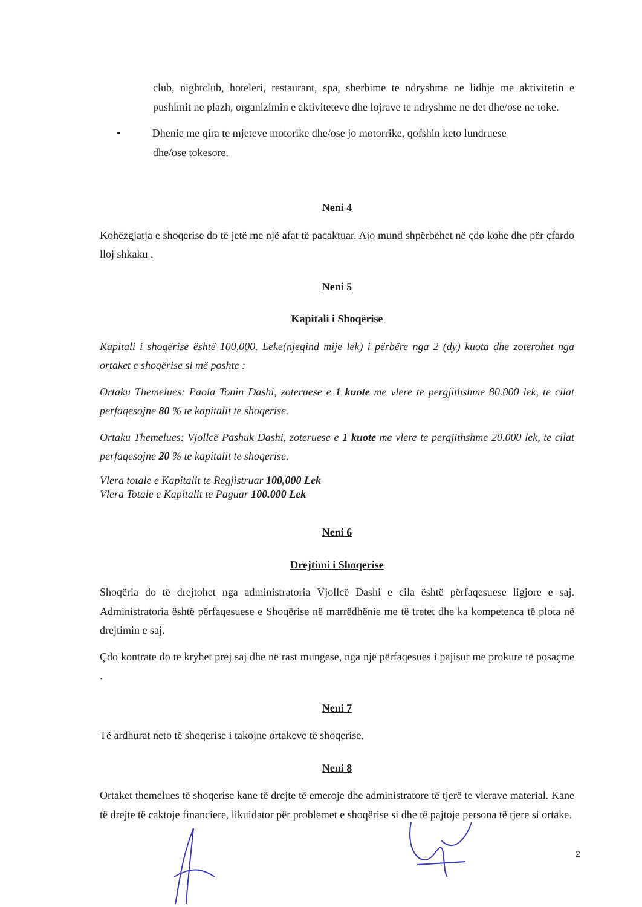club, nightclub, hoteleri, restaurant, spa, sherbime te ndryshme ne lidhje me aktivitetin e pushimit ne plazh, organizimin e aktiviteteve dhe lojrave te ndryshme ne det dhe/ose ne toke.
• Dhenie me qira te mjeteve motorike dhe/ose jo motorrike, qofshin keto lundruese
dhe/ose tokesore.
Neni 4
Kohëzgjatja e shoqerise do të jetë me një afat të pacaktuar. Ajo mund shpërbëhet në çdo kohe dhe për çfardo lloj shkaku .
Neni 5
Kapitali i Shoqërise
Kapitali i shoqërise është 100,000. Leke(njeqind mije lek) i përbëre nga 2 (dy) kuota dhe zoterohet nga ortaket e shoqërise si më poshte :
Ortaku Themelues: Paola Tonin Dashi, zoteruese e 1 kuote me vlere te pergjithshme 80.000 lek, te cilat perfaqesojne 80 % te kapitalit te shoqerise.
Ortaku Themelues: Vjollcë Pashuk Dashi, zoteruese e 1 kuote me vlere te pergjithshme 20.000 lek, te cilat perfaqesojne 20 % te kapitalit te shoqerise.
Vlera totale e Kapitalit te Regjistruar 100,000 Lek
Vlera Totale e Kapitalit te Paguar 100.000 Lek
Neni 6
Drejtimi i Shoqerise
Shoqëria do të drejtohet nga administratoria Vjollcë Dashi e cila është përfaqesuese ligjore e saj. Administratoria është përfaqesuese e Shoqërise në marrëdhënie me të tretet dhe ka kompetenca të plota në drejtimin e saj.
Çdo kontrate do të kryhet prej saj dhe në rast mungese, nga një përfaqesues i pajisur me prokure të posaçme .
Neni 7
Të ardhurat neto të shoqerise i takojne ortakeve të shoqerise.
Neni 8
Ortaket themelues të shoqerise kane të drejte të emeroje dhe administratore të tjerë te vlerave material. Kane të drejte të caktoje financiere, likuidator për problemet e shoqërise si dhe të pajtoje persona të tjere si ortake.
2